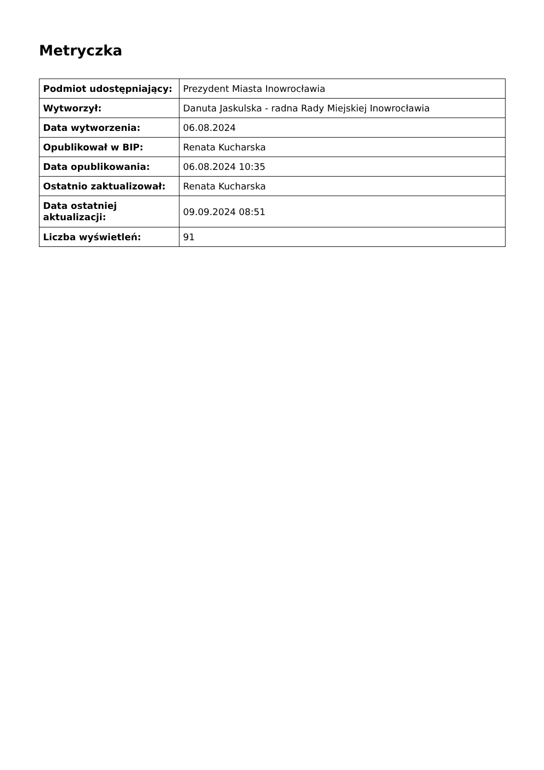Metryczka
| Podmiot udostępniający: | Prezydent Miasta Inowrocławia |
| Wytworzył: | Danuta Jaskulska - radna Rady Miejskiej Inowrocławia |
| Data wytworzenia: | 06.08.2024 |
| Opublikował w BIP: | Renata Kucharska |
| Data opublikowania: | 06.08.2024 10:35 |
| Ostatnio zaktualizował: | Renata Kucharska |
| Data ostatniej aktualizacji: | 09.09.2024 08:51 |
| Liczba wyświetleń: | 91 |